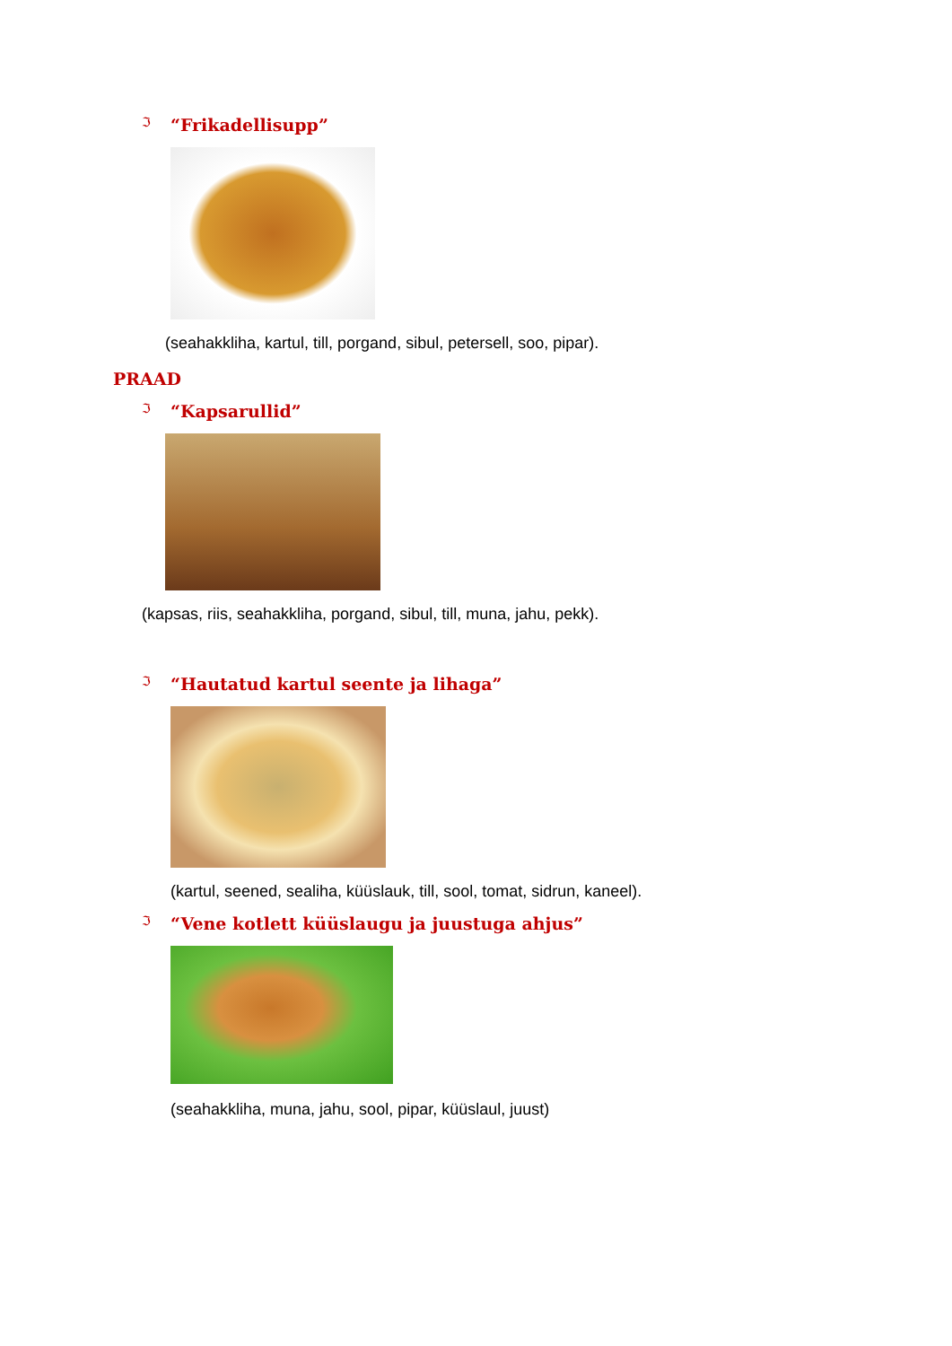ℑ
“Frikadellisupp”
(seahakkliha, kartul, till, porgand, sibul, petersell, soo, pipar).
PRAAD
ℑ
“Kapsarullid”
(kapsas, riis, seahakkliha, porgand, sibul, till, muna, jahu, pekk).
ℑ
“Hautatud kartul seente ja lihaga”
(kartul, seened, sealiha, küüslauk, till, sool, tomat, sidrun, kaneel).
ℑ
“Vene kotlett küüslaugu ja juustuga ahjus”
(seahakkliha, muna, jahu, sool, pipar, küüslaul, juust)